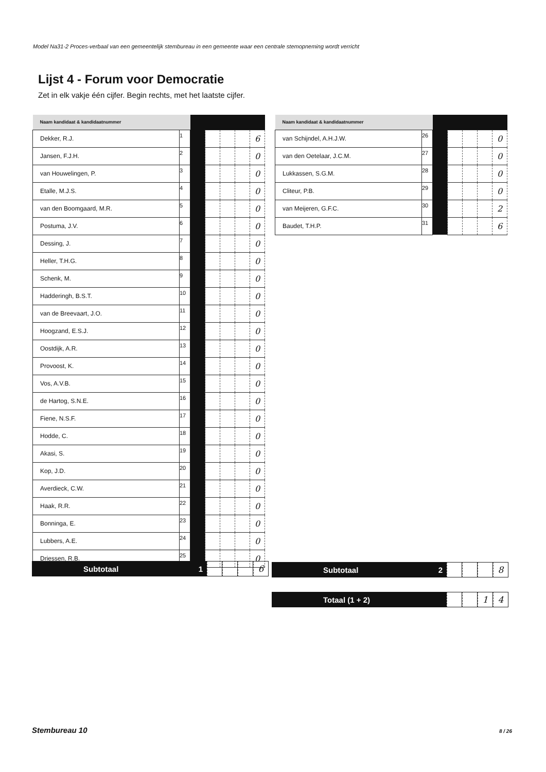Model Na31-2 Proces-verbaal van een gemeentelijk stembureau in een gemeente waar een centrale stemopneming wordt verricht
Lijst 4 - Forum voor Democratie
Zet in elk vakje één cijfer. Begin rechts, met het laatste cijfer.
| Naam kandidaat & kandidaatnummer | | | | | | |
| Dekker, R.J. | 1 | | | | | 6 |
| Jansen, F.J.H. | 2 | | | | | 0 |
| van Houwelingen, P. | 3 | | | | | 0 |
| Etalle, M.J.S. | 4 | | | | | 0 |
| van den Boomgaard, M.R. | 5 | | | | | 0 |
| Postuma, J.V. | 6 | | | | | 0 |
| Dessing, J. | 7 | | | | | 0 |
| Heller, T.H.G. | 8 | | | | | 0 |
| Schenk, M. | 9 | | | | | 0 |
| Hadderingh, B.S.T. | 10 | | | | | 0 |
| van de Breevaart, J.O. | 11 | | | | | 0 |
| Hoogzand, E.S.J. | 12 | | | | | 0 |
| Oostdijk, A.R. | 13 | | | | | 0 |
| Provoost, K. | 14 | | | | | 0 |
| Vos, A.V.B. | 15 | | | | | 0 |
| de Hartog, S.N.E. | 16 | | | | | 0 |
| Fiene, N.S.F. | 17 | | | | | 0 |
| Hodde, C. | 18 | | | | | 0 |
| Akasi, S. | 19 | | | | | 0 |
| Kop, J.D. | 20 | | | | | 0 |
| Averdieck, C.W. | 21 | | | | | 0 |
| Haak, R.R. | 22 | | | | | 0 |
| Bonninga, E. | 23 | | | | | 0 |
| Lubbers, A.E. | 24 | | | | | 0 |
| Driessen, R.B. | 25 | | | | | 0 |
| Naam kandidaat & kandidaatnummer | | | | | | |
| van Schijndel, A.H.J.W. | 26 | | | | | 0 |
| van den Oetelaar, J.C.M. | 27 | | | | | 0 |
| Lukkassen, S.G.M. | 28 | | | | | 0 |
| Cliteur, P.B. | 29 | | | | | 0 |
| van Meijeren, G.F.C. | 30 | | | | | 2 |
| Baudet, T.H.P. | 31 | | | | | 6 |
Subtotaal 1
6
Subtotaal 2
8
Totaal (1 + 2)
1 4
Stembureau 10 8 / 26